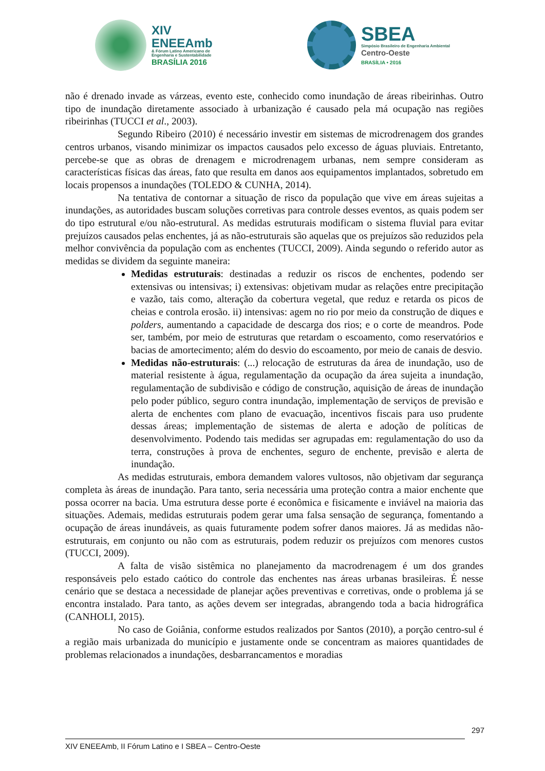XIV
ENEEAmb & Fórum Latino Americano de
Engenharia e Sustentabilidade BRASÍLIA 2016
SBEA Simpósio Brasileiro de Engenharia Ambiental Centro-Oeste
BRASÍLIA • 2016
não é drenado invade as várzeas, evento este, conhecido como inundação de áreas ribeirinhas. Outro tipo de inundação diretamente associado à urbanização é causado pela má ocupação nas regiões ribeirinhas (TUCCI et al., 2003).
Segundo Ribeiro (2010) é necessário investir em sistemas de microdrenagem dos grandes centros urbanos, visando minimizar os impactos causados pelo excesso de águas pluviais. Entretanto, percebe-se que as obras de drenagem e microdrenagem urbanas, nem sempre consideram as características físicas das áreas, fato que resulta em danos aos equipamentos implantados, sobretudo em locais propensos a inundações (TOLEDO & CUNHA, 2014).
Na tentativa de contornar a situação de risco da população que vive em áreas sujeitas a inundações, as autoridades buscam soluções corretivas para controle desses eventos, as quais podem ser do tipo estrutural e/ou não-estrutural. As medidas estruturais modificam o sistema fluvial para evitar prejuízos causados pelas enchentes, já as não-estruturais são aquelas que os prejuízos são reduzidos pela melhor convivência da população com as enchentes (TUCCI, 2009). Ainda segundo o referido autor as medidas se dividem da seguinte maneira:
Medidas estruturais: destinadas a reduzir os riscos de enchentes, podendo ser extensivas ou intensivas; i) extensivas: objetivam mudar as relações entre precipitação e vazão, tais como, alteração da cobertura vegetal, que reduz e retarda os picos de cheias e controla erosão. ii) intensivas: agem no rio por meio da construção de diques e polders, aumentando a capacidade de descarga dos rios; e o corte de meandros. Pode ser, também, por meio de estruturas que retardam o escoamento, como reservatórios e bacias de amortecimento; além do desvio do escoamento, por meio de canais de desvio.
Medidas não-estruturais: (...) relocação de estruturas da área de inundação, uso de material resistente à água, regulamentação da ocupação da área sujeita a inundação, regulamentação de subdivisão e código de construção, aquisição de áreas de inundação pelo poder público, seguro contra inundação, implementação de serviços de previsão e alerta de enchentes com plano de evacuação, incentivos fiscais para uso prudente dessas áreas; implementação de sistemas de alerta e adoção de políticas de desenvolvimento. Podendo tais medidas ser agrupadas em: regulamentação do uso da terra, construções à prova de enchentes, seguro de enchente, previsão e alerta de inundação.
As medidas estruturais, embora demandem valores vultosos, não objetivam dar segurança completa às áreas de inundação. Para tanto, seria necessária uma proteção contra a maior enchente que possa ocorrer na bacia. Uma estrutura desse porte é econômica e fisicamente e inviável na maioria das situações. Ademais, medidas estruturais podem gerar uma falsa sensação de segurança, fomentando a ocupação de áreas inundáveis, as quais futuramente podem sofrer danos maiores. Já as medidas não-estruturais, em conjunto ou não com as estruturais, podem reduzir os prejuízos com menores custos (TUCCI, 2009).
A falta de visão sistêmica no planejamento da macrodrenagem é um dos grandes responsáveis pelo estado caótico do controle das enchentes nas áreas urbanas brasileiras. É nesse cenário que se destaca a necessidade de planejar ações preventivas e corretivas, onde o problema já se encontra instalado. Para tanto, as ações devem ser integradas, abrangendo toda a bacia hidrográfica (CANHOLI, 2015).
No caso de Goiânia, conforme estudos realizados por Santos (2010), a porção centro-sul é a região mais urbanizada do município e justamente onde se concentram as maiores quantidades de problemas relacionados a inundações, desbarrancamentos e moradias
297
XIV ENEEAmb, II Fórum Latino e I SBEA – Centro-Oeste